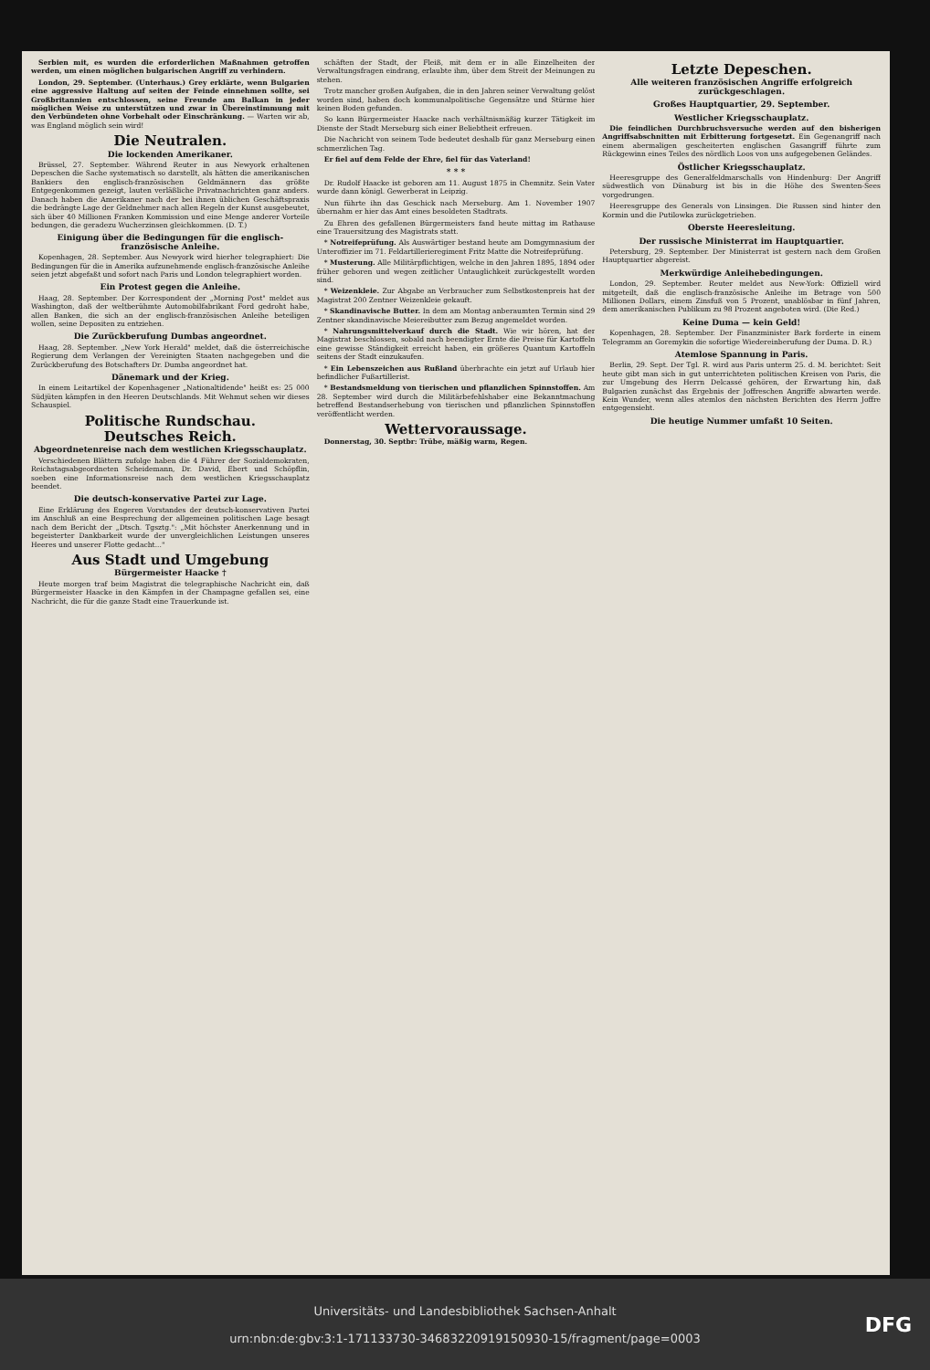Serbien mit, es wurden die erforderlichen Maßnahmen getroffen werden, um einen möglichen bulgarischen Angriff zu verhindern.
London, 29. September. (Unterhaus.) Grey erklärte, wenn Bulgarien eine aggressive Haltung auf seiten der Feinde einnehmen sollte, sei Großbritannien entschlossen, seine Freunde am Balkan in jeder möglichen Weise zu unterstützen und zwar in Übereinstimmung mit den Verbündeten ohne Vorbehalt oder Einschränkung. — Warten wir ab, was England möglich sein wird!
Die Neutralen.
Die lockenden Amerikaner.
Brüssel, 27. September. Während Reuter in aus Newyork erhaltenen Depeschen die Sache systematisch so darstellt, als hätten die amerikanischen Bankiers den englisch-französischen Geldmännern das größte Entgegenkommen gezeigt, lauten verläßliche Privatnachrichten ganz anders. Danach haben die Amerikaner nach der bei ihnen üblichen Geschäftspraxis die bedrängte Lage der Geldnehmer nach allen Regeln der Kunst ausgebeutet, sich über 40 Millionen Franken Kommission und eine Menge anderer Vorteile bedungen, die geradezu Wucherzinsen gleichkommen. (D. T.)
Einigung über die Bedingungen für die englisch-französische Anleihe.
Kopenhagen, 28. September. Aus Newyork wird hierher telegraphiert: Die Bedingungen für die in Amerika aufzunehmende englisch-französische Anleihe seien jetzt abgefaßt und sofort nach Paris und London telegraphiert worden.
Ein Protest gegen die Anleihe.
Haag, 28. September. Der Korrespondent der „Morning Post" meldet aus Washington, daß der weltberühmte Automobilfabrikant Ford gedroht habe, allen Banken, die sich an der englisch-französischen Anleihe beteiligen wollen, seine Depositen zu entziehen.
Die Zurückberufung Dumbas angeordnet.
Haag, 28. September. „New York Herald" meldet, daß die österreichische Regierung dem Verlangen der Vereinigten Staaten nachgegeben und die Zurückberufung des Botschafters Dr. Dumba angeordnet hat.
Dänemark und der Krieg.
In einem Leitartikel der Kopenhagener „Nationaltidende" heißt es: 25 000 Südjüten kämpfen in den Heeren Deutschlands. Mit Wehmut sehen wir dieses Schauspiel.
Politische Rundschau.
Deutsches Reich.
Abgeordnetenreise nach dem westlichen Kriegsschauplatz.
Verschiedenen Blättern zufolge haben die 4 Führer der Sozialdemokraten, Reichstagsabgeordneten Scheidemann, Dr. David, Ebert und Schöpflin, soeben eine Informationsreise nach dem westlichen Kriegsschauplatz beendet.
Die deutsch-konservative Partei zur Lage.
Eine Erklärung des Engeren Vorstandes der deutsch-konservativen Partei im Anschluß an eine Besprechung der allgemeinen politischen Lage besagt nach dem Bericht der „Dtsch. Tgsztg.": „Mit höchster Anerkennung und in begeisterter Dankbarkeit wurde der unvergleichlichen Leistungen unseres Heeres und unserer Flotte gedacht..."
Aus Stadt und Umgebung
Bürgermeister Haacke †
Heute morgen traf beim Magistrat die telegraphische Nachricht ein, daß Bürgermeister Haacke in den Kämpfen in der Champagne gefallen sei, eine Nachricht, die für die ganze Stadt eine Trauerkunde ist.
schäften der Stadt, der Fleiß, mit dem er in alle Einzelheiten der Verwaltungsfragen eindrang, erlaubte ihm, über dem Streit der Meinungen zu stehen.
Trotz mancher großen Aufgaben, die in den Jahren seiner Verwaltung gelöst worden sind, haben doch kommunalpolitische Gegensätze und Stürme hier keinen Boden gefunden.
So kann Bürgermeister Haacke nach verhältnismäßig kurzer Tätigkeit im Dienste der Stadt Merseburg sich einer Beliebtheit erfreuen.
Die Nachricht von seinem Tode bedeutet deshalb für ganz Merseburg einen schmerzlichen Tag.
Er fiel auf dem Felde der Ehre, fiel für das Vaterland!
* * *
Dr. Rudolf Haacke ist geboren am 11. August 1875 in Chemnitz. Sein Vater wurde dann königl. Gewerberat in Leipzig.
Nun führte ihn das Geschick nach Merseburg. Am 1. November 1907 übernahm er hier das Amt eines besoldeten Stadtrats.
Zu Ehren des gefallenen Bürgermeisters fand heute mittag im Rathause eine Trauersitzung des Magistrats statt.
* Notreifeprüfung. Als Auswärtiger bestand heute am Domgymnasium der Unteroffizier im 71. Feldartillerieregiment Fritz Matte die Notreifeprüfung.
* Musterung. Alle Militärpflichtigen, welche in den Jahren 1895, 1894 oder früher geboren und wegen zeitlicher Untauglichkeit zurückgestellt worden sind.
* Weizenkleie. Zur Abgabe an Verbraucher zum Selbstkostenpreis hat der Magistrat 200 Zentner Weizenkleie gekauft.
* Skandinavische Butter. In dem am Montag anberaumten Termin sind 29 Zentner skandinavische Meiereibutter zum Bezug angemeldet worden.
* Nahrungsmittelverkauf durch die Stadt. Wie wir hören, hat der Magistrat beschlossen, sobald nach beendigter Ernte die Preise für Kartoffeln eine gewisse Ständigkeit erreicht haben, ein größeres Quantum Kartoffeln seitens der Stadt einzukaufen.
* Ein Lebenszeichen aus Rußland überbrachte ein jetzt auf Urlaub hier befindlicher Fußartillerist.
* Bestandsmeldung von tierischen und pflanzlichen Spinnstoffen. Am 28. September wird durch die Militärbefehlshaber eine Bekanntmachung betreffend Bestandserhebung von tierischen und pflanzlichen Spinnstoffen veröffentlicht werden.
Wettervoraussage.
Donnerstag, 30. Septbr: Trübe, mäßig warm, Regen.
Letzte Depeschen.
Alle weiteren französischen Angriffe erfolgreich zurückgeschlagen.
Großes Hauptquartier, 29. September.
Westlicher Kriegsschauplatz.
Die feindlichen Durchbruchsversuche werden auf den bisherigen Angriffsabschnitten mit Erbitterung fortgesetzt. Ein Gegenangriff nach einem abermaligen gescheiterten englischen Gasangriff führte zum Rückgewinn eines Teiles des nördlich Loos von uns aufgegebenen Geländes.
Östlicher Kriegsschauplatz.
Heeresgruppe des Generalfeldmarschalls von Hindenburg: Der Angriff südwestlich von Dünaburg ist bis in die Höhe des Swenten-Sees vorgedrungen.
Heeresgruppe des Generals von Linsingen. Die Russen sind hinter den Kormin und die Putilowka zurückgetrieben.
Oberste Heeresleitung.
Der russische Ministerrat im Hauptquartier.
Petersburg, 29. September. Der Ministerrat ist gestern nach dem Großen Hauptquartier abgereist.
Merkwürdige Anleihebedingungen.
London, 29. September. Reuter meldet aus New-York: Offiziell wird mitgeteilt, daß die englisch-französische Anleihe im Betrage von 500 Millionen Dollars, einem Zinsfuß von 5 Prozent, unablösbar in fünf Jahren, dem amerikanischen Publikum zu 98 Prozent angeboten wird. (Die Red.)
Keine Duma — kein Geld!
Kopenhagen, 28. September. Der Finanzminister Bark forderte in einem Telegramm an Goremykin die sofortige Wiedereinberufung der Duma. D. R.)
Atemlose Spannung in Paris.
Berlin, 29. Sept. Der Tgl. R. wird aus Paris unterm 25. d. M. berichtet: Seit heute gibt man sich in gut unterrichteten politischen Kreisen von Paris, die zur Umgebung des Herrn Delcassé gehören, der Erwartung hin, daß Bulgarien zunächst das Ergebnis der Joffreschen Angriffe abwarten werde. Kein Wunder, wenn alles atemlos den nächsten Berichten des Herrn Joffre entgegensieht.
Die heutige Nummer umfaßt 10 Seiten.
Universitäts- und Landesbibliothek Sachsen-Anhalt
urn:nbn:de:gbv:3:1-171133730-34683220919150930-15/fragment/page=0003
DFG